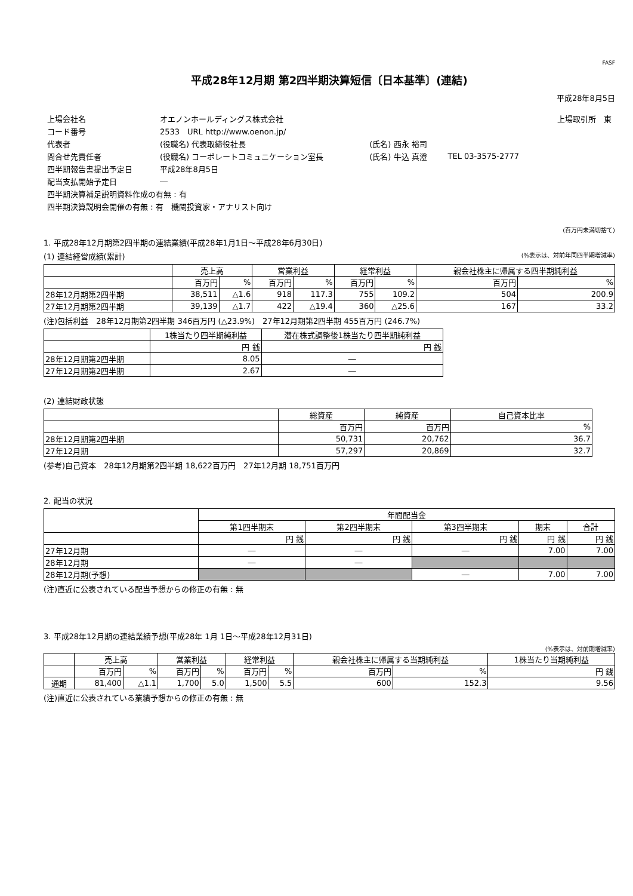FASF
平成28年12月期 第2四半期決算短信〔日本基準〕(連結)
平成28年8月5日
| 上場会社名 | オエノンホールディングス株式会社 | | | 上場取引所 東 |
| コード番号 | 2533 URL http://www.oenon.jp/ | | | |
| 代表者 | (役職名) 代表取締役社長 | (氏名) 西永 裕司 | | |
| 問合せ先責任者 | (役職名) コーポレートコミュニケーション室長 | (氏名) 牛込 真澄 | TEL 03-3575-2777 | |
| 四半期報告書提出予定日 | 平成28年8月5日 | | | |
| 配当支払開始予定日 | ― | | | |
| 四半期決算補足説明資料作成の有無 : 有 | | | | |
| 四半期決算説明会開催の有無 : 有 機関投資家・アナリスト向け | | | | |
(百万円未満切捨て)
1. 平成28年12月期第2四半期の連結業績(平成28年1月1日～平成28年6月30日)
(1) 連結経営成績(累計) (%表示は、対前年同四半期増減率)
| | 売上高 | | 営業利益 | | 経常利益 | | 親会社株主に帰属する四半期純利益 | |
| --- | --- | --- | --- | --- | --- | --- | --- | --- |
| | 百万円 | % | 百万円 | % | 百万円 | % | 百万円 | % |
| 28年12月期第2四半期 | 38,511 | △1.6 | 918 | 117.3 | 755 | 109.2 | 504 | 200.9 |
| 27年12月期第2四半期 | 39,139 | △1.7 | 422 | △19.4 | 360 | △25.6 | 167 | 33.2 |
(注)包括利益　28年12月期第2四半期 346百万円 (△23.9%)　27年12月期第2四半期 455百万円 (246.7%)
| | 1株当たり四半期純利益 | 潜在株式調整後1株当たり四半期純利益 |
| --- | --- | --- |
| | 円 銭 | 円 銭 |
| 28年12月期第2四半期 | 8.05 | ― |
| 27年12月期第2四半期 | 2.67 | ― |
(2) 連結財政状態
| | 総資産 | 純資産 | 自己資本比率 |
| --- | --- | --- | --- |
| | 百万円 | 百万円 | % |
| 28年12月期第2四半期 | 50,731 | 20,762 | 36.7 |
| 27年12月期 | 57,297 | 20,869 | 32.7 |
(参考)自己資本　28年12月期第2四半期 18,622百万円　27年12月期 18,751百万円
2. 配当の状況
| | 年間配当金 | | | | |
| --- | --- | --- | --- | --- | --- |
| | 第1四半期末 | 第2四半期末 | 第3四半期末 | 期末 | 合計 |
| | 円 銭 | 円 銭 | 円 銭 | 円 銭 | 円 銭 |
| 27年12月期 | ― | ― | ― | 7.00 | 7.00 |
| 28年12月期 | ― | ― | | | |
| 28年12月期(予想) | | | ― | 7.00 | 7.00 |
(注)直近に公表されている配当予想からの修正の有無 : 無
3. 平成28年12月期の連結業績予想(平成28年 1月 1日～平成28年12月31日)
(%表示は、対前期増減率)
| | 売上高 | | 営業利益 | | 経常利益 | | 親会社株主に帰属する当期純利益 | | 1株当たり当期純利益 |
| --- | --- | --- | --- | --- | --- | --- | --- | --- | --- |
| | 百万円 | % | 百万円 | % | 百万円 | % | 百万円 | % | 円 銭 |
| 通期 | 81,400 | △1.1 | 1,700 | 5.0 | 1,500 | 5.5 | 600 | 152.3 | 9.56 |
(注)直近に公表されている業績予想からの修正の有無 : 無